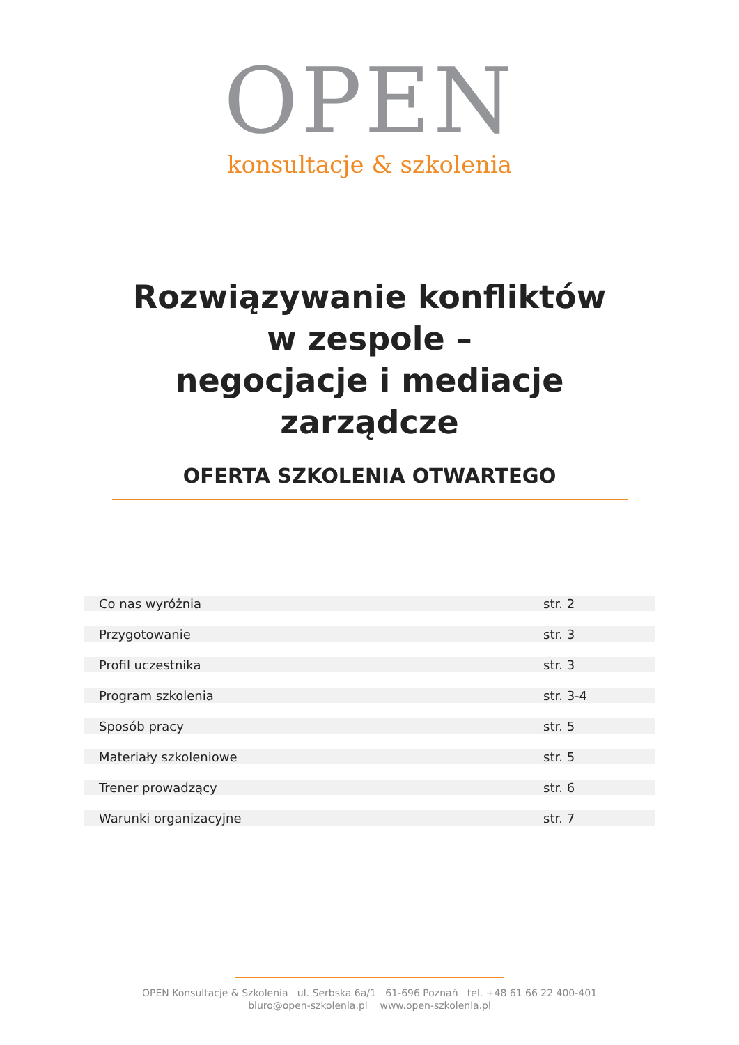OPEN
konsultacje & szkolenia
Rozwiązywanie konfliktów
w zespole –
negocjacje i mediacje
zarządcze
OFERTA SZKOLENIA OTWARTEGO
| Co nas wyróżnia | str. 2 |
| Przygotowanie | str. 3 |
| Profil uczestnika | str. 3 |
| Program szkolenia | str. 3-4 |
| Sposób pracy | str. 5 |
| Materiały szkoleniowe | str. 5 |
| Trener prowadzący | str. 6 |
| Warunki organizacyjne | str. 7 |
OPEN Konsultacje & Szkolenia ul. Serbska 6a/1 61-696 Poznań tel. +48 61 66 22 400-401
biuro@open-szkolenia.pl www.open-szkolenia.pl